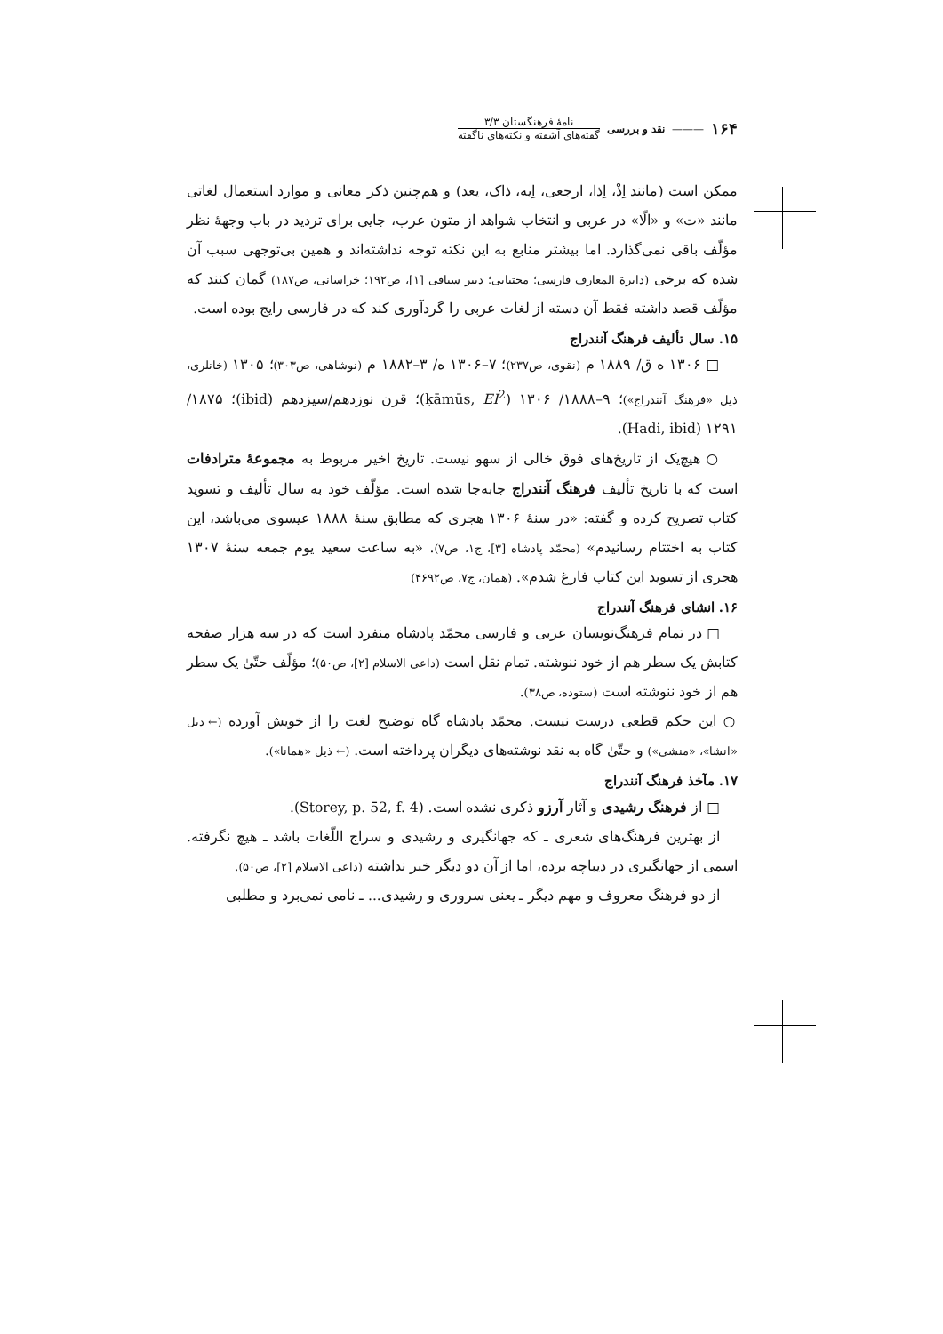نامهٔ فرهنگستان ۳/۳
گفته‌های آشفته و نکته‌های ناگفته
نقد و بررسی ——— ۱۶۴
ممکن است (مانند اِذْ، اِذا، ارجعی، اِیه، ذاک، یعد) و هم‌چنین ذکر معانی و موارد استعمال لغاتی مانند «ت» و «الّا» در عربی و انتخاب شواهد از متون عرب، جایی برای تردید در باب وجههٔ نظر مؤلّف باقی نمی‌گذارد. اما بیشتر منابع به این نکته توجه نداشته‌اند و همین بی‌توجهی سبب آن شده که برخی (دایرة المعارف فارسی؛ مجتبایی؛ دبیر سیاقی [۱]، ص۱۹۲؛ خراسانی، ص۱۸۷) گمان کنند که مؤلّف قصد داشته فقط آن دسته از لغات عربی را گردآوری کند که در فارسی رایج بوده است.
۱۵. سال تألیف فرهنگ آنندراج
□ ۱۳۰۶ ه ق/ ۱۸۸۹ م (نقوی، ص۲۳۷)؛ ۷–۱۳۰۶ ه/ ۳–۱۸۸۲ م (نوشاهی، ص۳۰۳)؛ ۱۳۰۵ (خانلری، ذیل «فرهنگ آنندراج»)؛ ۹–۱۸۸۸/ ۱۳۰۶ (ḳāmūs, EI<sup>2</sup>)؛ قرن نوزدهم/سیزدهم (ibid)؛ ۱۸۷۵/ ۱۲۹۱ (Hadi, ibid).
○ هیچ‌یک از تاریخ‌های فوق خالی از سهو نیست. تاریخ اخیر مربوط به مجموعهٔ مترادفات است که با تاریخ تألیف فرهنگ آنندراج جابه‌جا شده است. مؤلّف خود به سال تألیف و تسوید کتاب تصریح کرده و گفته: «در سنهٔ ۱۳۰۶ هجری که مطابق سنهٔ ۱۸۸۸ عیسوی می‌باشد، این کتاب به اختتام رسانیدم» (محمّد پادشاه [۳]، ج۱، ص۷). «به ساعت سعید یوم جمعه سنهٔ ۱۳۰۷ هجری از تسوید این کتاب فارغ شدم». (همان، ج۷، ص۴۶۹۲)
۱۶. انشای فرهنگ آنندراج
□ در تمام فرهنگ‌نویسان عربی و فارسی محمّد پادشاه منفرد است که در سه هزار صفحه کتابش یک سطر هم از خود ننوشته. تمام نقل است (داعی الاسلام [۲]، ص۵۰)؛ مؤلّف حتّیٰ یک سطر هم از خود ننوشته است (ستوده، ص۳۸).
○ این حکم قطعی درست نیست. محمّد پادشاه گاه توضیح لغت را از خویش آورده (← ذیل «انشا»، «منشی») و حتّیٰ گاه به نقد نوشته‌های دیگران پرداخته است. (← ذیل «همانا»).
۱۷. مآخذ فرهنگ آنندراج
□ از فرهنگ رشیدی و آثار آرزو ذکری نشده است. (Storey, p. 52, f. 4).
از بهترین فرهنگ‌های شعری ـ که جهانگیری و رشیدی و سراج اللّغات باشد ـ هیچ نگرفته. اسمی از جهانگیری در دیباچه برده، اما از آن دو دیگر خبر نداشته (داعی الاسلام [۲]، ص۵۰).
از دو فرهنگ معروف و مهم دیگر ـ یعنی سروری و رشیدی... ـ نامی نمی‌برد و مطلبی